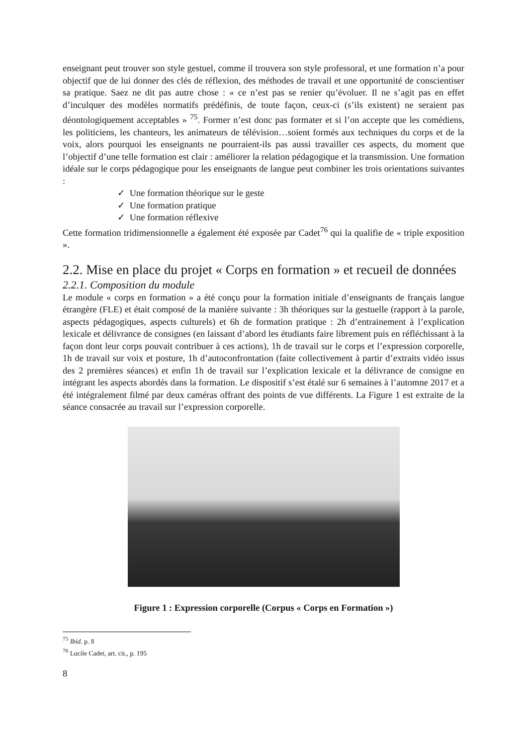enseignant peut trouver son style gestuel, comme il trouvera son style professoral, et une formation n’a pour objectif que de lui donner des clés de réflexion, des méthodes de travail et une opportunité de conscientiser sa pratique. Saez ne dit pas autre chose : « ce n’est pas se renier qu’évoluer. Il ne s’agit pas en effet d’inculquer des modèles normatifs prédéfinis, de toute façon, ceux-ci (s’ils existent) ne seraient pas déontologiquement acceptables » <sup>75</sup>. Former n’est donc pas formater et si l’on accepte que les comédiens, les politiciens, les chanteurs, les animateurs de télévision…soient formés aux techniques du corps et de la voix, alors pourquoi les enseignants ne pourraient-ils pas aussi travailler ces aspects, du moment que l’objectif d’une telle formation est clair : améliorer la relation pédagogique et la transmission. Une formation idéale sur le corps pédagogique pour les enseignants de langue peut combiner les trois orientations suivantes :
✓ Une formation théorique sur le geste
✓ Une formation pratique
✓ Une formation réflexive
Cette formation tridimensionnelle a également été exposée par Cadet<sup>76</sup> qui la qualifie de « triple exposition ».
2.2. Mise en place du projet « Corps en formation » et recueil de données
2.2.1. Composition du module
Le module « corps en formation » a été conçu pour la formation initiale d’enseignants de français langue étrangère (FLE) et était composé de la manière suivante : 3h théoriques sur la gestuelle (rapport à la parole, aspects pédagogiques, aspects culturels) et 6h de formation pratique : 2h d’entrainement à l’explication lexicale et délivrance de consignes (en laissant d’abord les étudiants faire librement puis en réfléchissant à la façon dont leur corps pouvait contribuer à ces actions), 1h de travail sur le corps et l’expression corporelle, 1h de travail sur voix et posture, 1h d’autoconfrontation (faite collectivement à partir d’extraits vidéo issus des 2 premières séances) et enfin 1h de travail sur l’explication lexicale et la délivrance de consigne en intégrant les aspects abordés dans la formation. Le dispositif s’est étalé sur 6 semaines à l’automne 2017 et a été intégralement filmé par deux caméras offrant des points de vue différents. La Figure 1 est extraite de la séance consacrée au travail sur l’expression corporelle.
Figure 1 : Expression corporelle (Corpus « Corps en Formation »)
<sup>75</sup> Ibid. p. 8
<sup>76</sup> Lucile Cadet, art. cit., p. 195
8